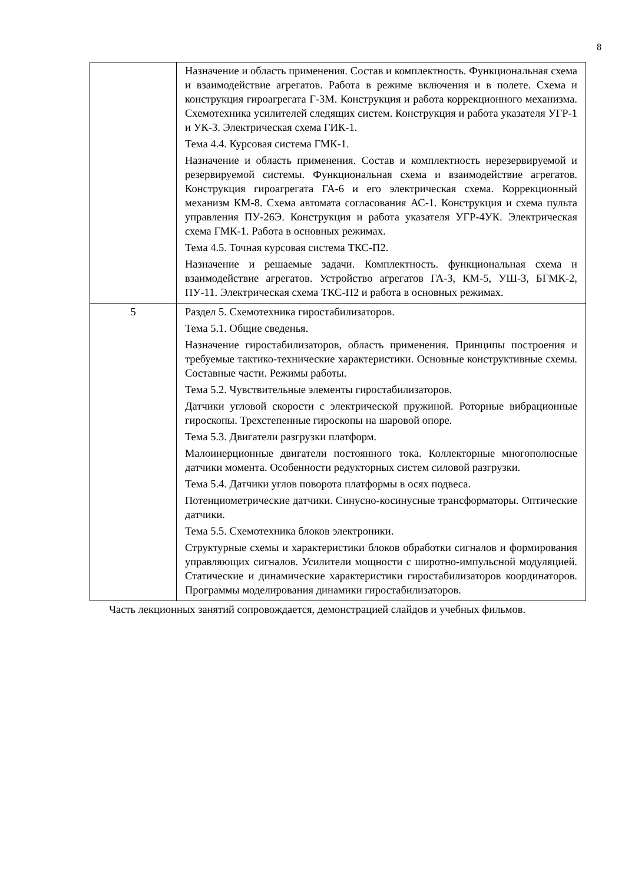8
| | Назначение и область применения. Состав и комплектность. Функциональная схема и взаимодействие агрегатов. Работа в режиме включения и в полете. Схема и конструкция гироагрегата Г-3М. Конструкция и работа коррекционного механизма. Схемотехника усилителей следящих систем. Конструкция и работа указателя УГР-1 и УК-3. Электрическая схема ГИК-1. Тема 4.4. Курсовая система ГМК-1. Назначение и область применения. Состав и комплектность нерезервируемой и резервируемой системы. Функциональная схема и взаимодействие агрегатов. Конструкция гироагрегата ГА-6 и его электрическая схема. Коррекционный механизм КМ-8. Схема автомата согласования АС-1. Конструкция и схема пульта управления ПУ-26Э. Конструкция и работа указателя УГР-4УК. Электрическая схема ГМК-1. Работа в основных режимах. Тема 4.5. Точная курсовая система ТКС-П2. Назначение и решаемые задачи. Комплектность. функциональная схема и взаимодействие агрегатов. Устройство агрегатов ГА-3, КМ-5, УШ-3, БГМК-2, ПУ-11. Электрическая схема ТКС-П2 и работа в основных режимах. |
| 5 | Раздел 5. Схемотехника гиростабилизаторов. Тема 5.1. Общие сведенья. Назначение гиростабилизаторов, область применения. Принципы построения и требуемые тактико-технические характеристики. Основные конструктивные схемы. Составные части. Режимы работы. Тема 5.2. Чувствительные элементы гиростабилизаторов. Датчики угловой скорости с электрической пружиной. Роторные вибрационные гироскопы. Трехстепенные гироскопы на шаровой опоре. Тема 5.3. Двигатели разгрузки платформ. Малоинерционные двигатели постоянного тока. Коллекторные многополюсные датчики момента. Особенности редукторных систем силовой разгрузки. Тема 5.4. Датчики углов поворота платформы в осях подвеса. Потенциометрические датчики. Синусно-косинусные трансформаторы. Оптические датчики. Тема 5.5. Схемотехника блоков электроники. Структурные схемы и характеристики блоков обработки сигналов и формирования управляющих сигналов. Усилители мощности с широтно-импульсной модуляцией. Статические и динамические характеристики гиростабилизаторов координаторов. Программы моделирования динамики гиростабилизаторов. |
Часть лекционных занятий сопровождается, демонстрацией слайдов и учебных фильмов.